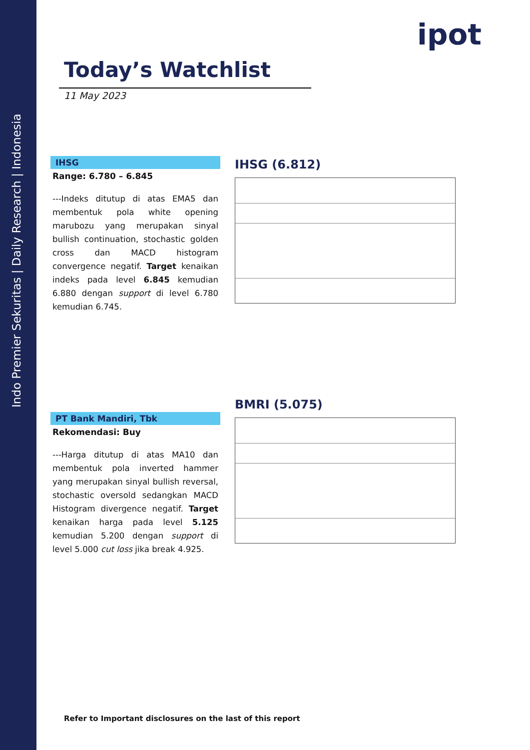Indo Premier Sekuritas | Daily Research | Indonesia
ipot
Today’s Watchlist
11 May 2023
IHSG
Range: 6.780 – 6.845
---Indeks ditutup di atas EMA5 dan membentuk pola white opening marubozu yang merupakan sinyal bullish continuation, stochastic golden cross dan MACD histogram convergence negatif. Target kenaikan indeks pada level 6.845 kemudian 6.880 dengan support di level 6.780 kemudian 6.745.
IHSG (6.812)
PT Bank Mandiri, Tbk
Rekomendasi: Buy
---Harga ditutup di atas MA10 dan membentuk pola inverted hammer yang merupakan sinyal bullish reversal, stochastic oversold sedangkan MACD Histogram divergence negatif. Target kenaikan harga pada level 5.125 kemudian 5.200 dengan support di level 5.000 cut loss jika break 4.925.
BMRI (5.075)
Refer to Important disclosures on the last of this report